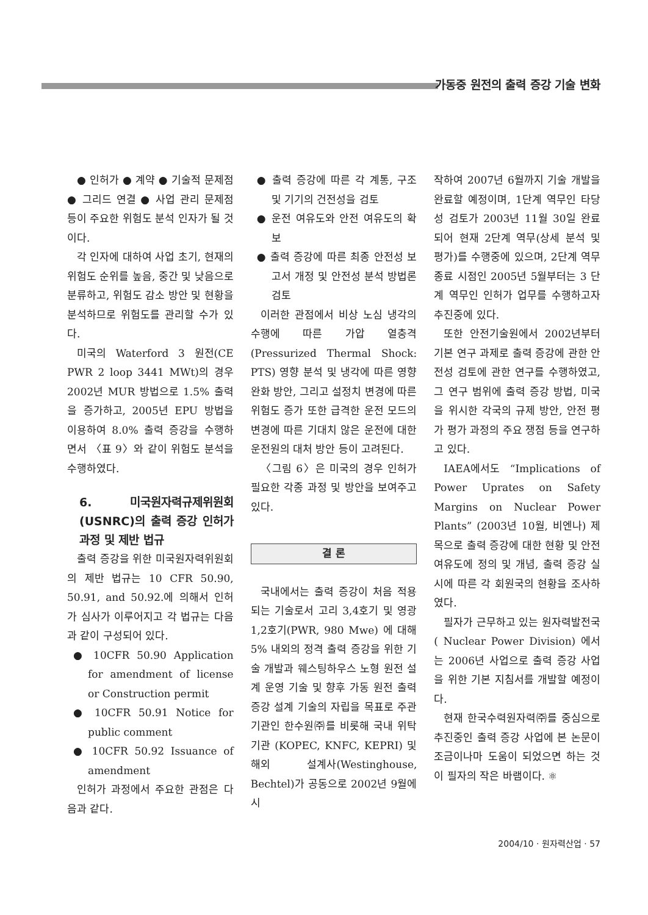가동중 원전의 출력 증강 기술 변화
● 인허가 ● 계약 ● 기술적 문제점 ● 그리드 연결 ● 사업 관리 문제점 등이 주요한 위험도 분석 인자가 될 것이다.
각 인자에 대하여 사업 초기, 현재의 위험도 순위를 높음, 중간 및 낮음으로 분류하고, 위험도 감소 방안 및 현황을 분석하므로 위험도를 관리할 수가 있다.
미국의 Waterford 3 원전(CE PWR 2 loop 3441 MWt)의 경우 2002년 MUR 방법으로 1.5% 출력을 증가하고, 2005년 EPU 방법을 이용하여 8.0% 출력 증강을 수행하면서 〈표 9〉와 같이 위험도 분석을 수행하였다.
6. 미국원자력규제위원회 (USNRC)의 출력 증강 인허가 과정 및 제반 법규
출력 증강을 위한 미국원자력위원회의 제반 법규는 10 CFR 50.90, 50.91, and 50.92.에 의해서 인허가 심사가 이루어지고 각 법규는 다음과 같이 구성되어 있다.
● 10CFR 50.90 Application for amendment of license or Construction permit
● 10CFR 50.91 Notice for public comment
● 10CFR 50.92 Issuance of amendment
인허가 과정에서 주요한 관점은 다음과 같다.
● 출력 증강에 따른 각 계통, 구조 및 기기의 건전성을 검토
● 운전 여유도와 안전 여유도의 확보
● 출력 증강에 따른 최종 안전성 보고서 개정 및 안전성 분석 방법론 검토
이러한 관점에서 비상 노심 냉각의 수행에 따른 가압 열충격(Pressurized Thermal Shock: PTS) 영향 분석 및 냉각에 따른 영향 완화 방안, 그리고 설정치 변경에 따른 위험도 증가 또한 급격한 운전 모드의 변경에 따른 기대치 않은 운전에 대한 운전원의 대처 방안 등이 고려된다.
〈그림 6〉은 미국의 경우 인허가 필요한 각종 과정 및 방안을 보여주고 있다.
결 론
국내에서는 출력 증강이 처음 적용되는 기술로서 고리 3,4호기 및 영광 1,2호기(PWR, 980 Mwe) 에 대해 5% 내외의 정격 출력 증강을 위한 기술 개발과 웨스팅하우스 노형 원전 설계 운영 기술 및 향후 가동 원전 출력 증강 설계 기술의 자립을 목표로 주관 기관인 한수원㈜를 비롯해 국내 위탁 기관 (KOPEC, KNFC, KEPRI) 및 해외 설계사(Westinghouse, Bechtel)가 공동으로 2002년 9월에 시
작하여 2007년 6월까지 기술 개발을 완료할 예정이며, 1단계 역무인 타당성 검토가 2003년 11월 30일 완료되어 현재 2단계 역무(상세 분석 및 평가)를 수행중에 있으며, 2단계 역무 종료 시점인 2005년 5월부터는 3 단계 역무인 인허가 업무를 수행하고자 추진중에 있다.
또한 안전기술원에서 2002년부터 기본 연구 과제로 출력 증강에 관한 안전성 검토에 관한 연구를 수행하였고, 그 연구 범위에 출력 증강 방법, 미국을 위시한 각국의 규제 방안, 안전 평가 평가 과정의 주요 쟁점 등을 연구하고 있다.
IAEA에서도 “Implications of Power Uprates on Safety Margins on Nuclear Power Plants” (2003년 10월, 비엔나) 제목으로 출력 증강에 대한 현황 및 안전 여유도에 정의 및 개념, 출력 증강 실시에 따른 각 회원국의 현황을 조사하였다.
필자가 근무하고 있는 원자력발전국( Nuclear Power Division) 에서는 2006년 사업으로 출력 증강 사업을 위한 기본 지침서를 개발할 예정이다.
현재 한국수력원자력㈜를 중심으로 추진중인 출력 증강 사업에 본 논문이 조금이나마 도움이 되었으면 하는 것이 필자의 작은 바램이다. ⚛
2004/10 · 원자력산업 · 57